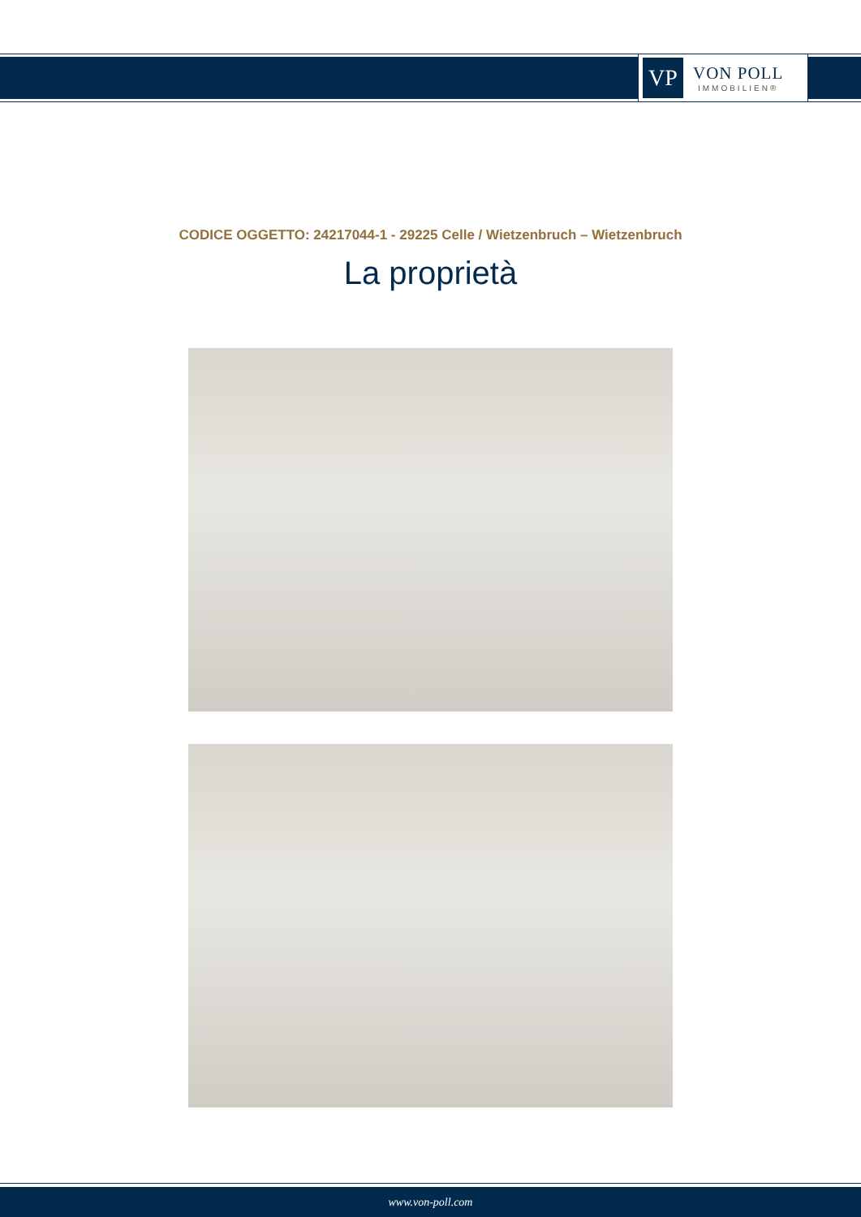VP
VON POLL
IMMOBILIEN®
CODICE OGGETTO: 24217044-1 - 29225 Celle / Wietzenbruch – Wietzenbruch
La proprietà
www.von-poll.com